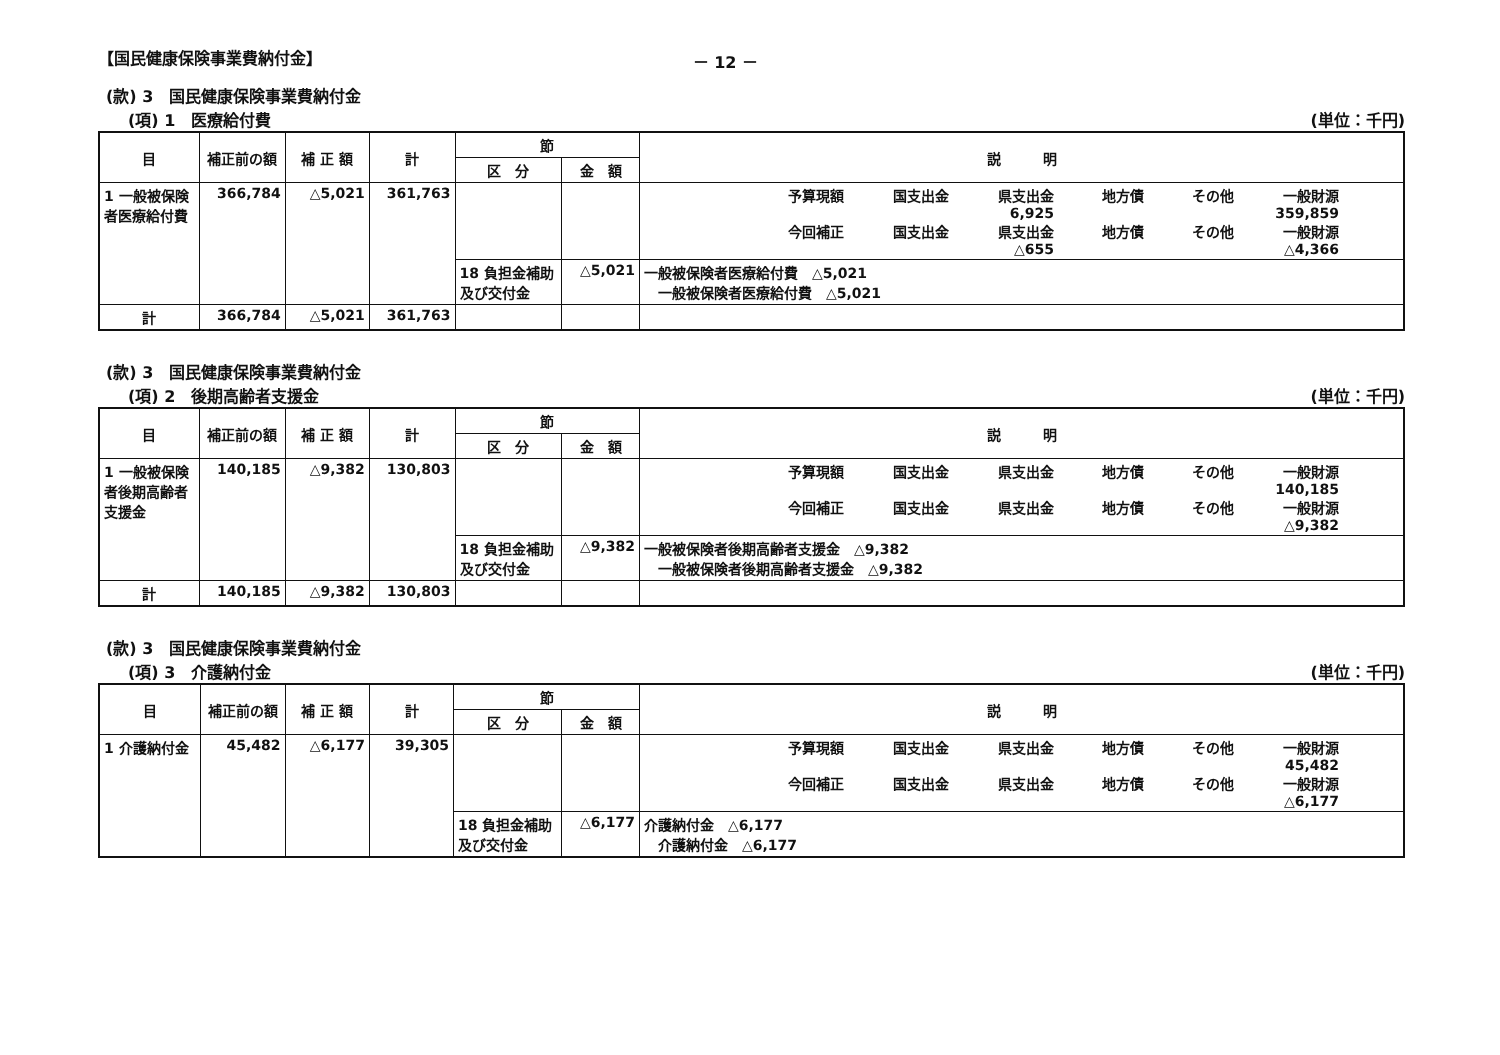【国民健康保険事業費納付金】 － 12 －
(款) 3　国民健康保険事業費納付金
(項) 1　医療給付費 (単位：千円)
| 目 | 補正前の額 | 補 正 額 | 計 | 節 | | 説 明 |
| --- | --- | --- | --- | --- | --- | --- |
| | | | | 区 分 | 金 額 | |
| 1 一般被保険者医療給付費 | 366,784 | △5,021 | 361,763 | | | 予算現額 国支出金 県支出金 地方債 その他 一般財源 6,925 359,859 今回補正 国支出金 県支出金 地方債 その他 一般財源 △655 △4,366 |
| | | | | 18 負担金補助及び交付金 | △5,021 | 一般被保険者医療給付費 △5,021 一般被保険者医療給付費 △5,021 |
| 計 | 366,784 | △5,021 | 361,763 | | | |
(款) 3　国民健康保険事業費納付金
(項) 2　後期高齢者支援金 (単位：千円)
| 目 | 補正前の額 | 補 正 額 | 計 | 節 | | 説 明 |
| --- | --- | --- | --- | --- | --- | --- |
| | | | | 区 分 | 金 額 | |
| 1 一般被保険者後期高齢者支援金 | 140,185 | △9,382 | 130,803 | | | 予算現額 国支出金 県支出金 地方債 その他 一般財源 140,185 今回補正 国支出金 県支出金 地方債 その他 一般財源 △9,382 |
| | | | | 18 負担金補助及び交付金 | △9,382 | 一般被保険者後期高齢者支援金 △9,382 一般被保険者後期高齢者支援金 △9,382 |
| 計 | 140,185 | △9,382 | 130,803 | | | |
(款) 3　国民健康保険事業費納付金
(項) 3　介護納付金 (単位：千円)
| 目 | 補正前の額 | 補 正 額 | 計 | 節 | | 説 明 |
| --- | --- | --- | --- | --- | --- | --- |
| | | | | 区 分 | 金 額 | |
| 1 介護納付金 | 45,482 | △6,177 | 39,305 | | | 予算現額 国支出金 県支出金 地方債 その他 一般財源 45,482 今回補正 国支出金 県支出金 地方債 その他 一般財源 △6,177 |
| | | | | 18 負担金補助及び交付金 | △6,177 | 介護納付金 △6,177 介護納付金 △6,177 |